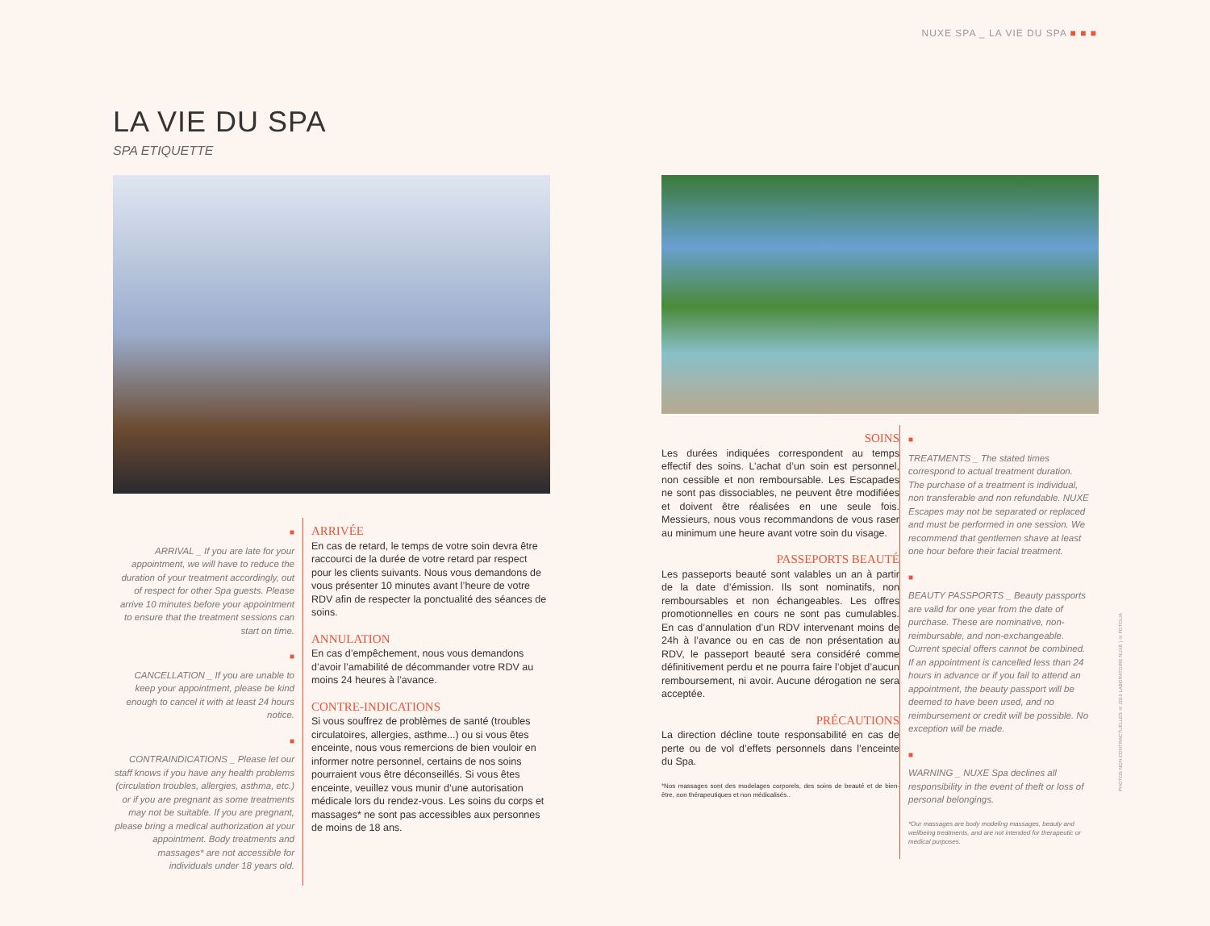NUXE SPA _ LA VIE DU SPA ■ ■ ■
LA VIE DU SPA
SPA ETIQUETTE
■
ARRIVAL _ If you are late for your appointment, we will have to reduce the duration of your treatment accordingly, out of respect for other Spa guests. Please arrive 10 minutes before your appointment to ensure that the treatment sessions can start on time.
■
CANCELLATION _ If you are unable to keep your appointment, please be kind enough to cancel it with at least 24 hours notice.
■
CONTRAINDICATIONS _ Please let our staff knows if you have any health problems (circulation troubles, allergies, asthma, etc.) or if you are pregnant as some treatments may not be suitable. If you are pregnant, please bring a medical authorization at your appointment. Body treatments and massages* are not accessible for individuals under 18 years old.
ARRIVÉE
En cas de retard, le temps de votre soin devra être raccourci de la durée de votre retard par respect pour les clients suivants. Nous vous demandons de vous présenter 10 minutes avant l’heure de votre RDV afin de respecter la ponctualité des séances de soins.
ANNULATION
En cas d’empêchement, nous vous demandons d’avoir l’amabilité de décommander votre RDV au moins 24 heures à l’avance.
CONTRE-INDICATIONS
Si vous souffrez de problèmes de santé (troubles circulatoires, allergies, asthme...) ou si vous êtes enceinte, nous vous remercions de bien vouloir en informer notre personnel, certains de nos soins pourraient vous être déconseillés. Si vous êtes enceinte, veuillez vous munir d’une autorisation médicale lors du rendez-vous. Les soins du corps et massages* ne sont pas accessibles aux personnes de moins de 18 ans.
SOINS
Les durées indiquées correspondent au temps effectif des soins. L’achat d’un soin est personnel, non cessible et non remboursable. Les Escapades ne sont pas dissociables, ne peuvent être modifiées et doivent être réalisées en une seule fois. Messieurs, nous vous recommandons de vous raser au minimum une heure avant votre soin du visage.
PASSEPORTS BEAUTÉ
Les passeports beauté sont valables un an à partir de la date d’émission. Ils sont nominatifs, non remboursables et non échangeables. Les offres promotionnelles en cours ne sont pas cumulables. En cas d’annulation d’un RDV intervenant moins de 24h à l’avance ou en cas de non présentation au RDV, le passeport beauté sera considéré comme définitivement perdu et ne pourra faire l’objet d’aucun remboursement, ni avoir. Aucune dérogation ne sera acceptée.
PRÉCAUTIONS
La direction décline toute responsabilité en cas de perte ou de vol d’effets personnels dans l’enceinte du Spa.
*Nos massages sont des modelages corporels, des soins de beauté et de bien-être, non thérapeutiques et non médicalisés..
■
TREATMENTS _ The stated times correspond to actual treatment duration. The purchase of a treatment is individual, non transferable and non refundable. NUXE Escapes may not be separated or replaced and must be performed in one session. We recommend that gentlemen shave at least one hour before their facial treatment.
■
BEAUTY PASSPORTS _ Beauty passports are valid for one year from the date of purchase. These are nominative, non-reimbursable, and non-exchangeable. Current special offers cannot be combined. If an appointment is cancelled less than 24 hours in advance or if you fail to attend an appointment, the beauty passport will be deemed to have been used, and no reimbursement or credit will be possible. No exception will be made.
■
WARNING _ NUXE Spa declines all responsibility in the event of theft or loss of personal belongings.
*Our massages are body modeling massages, beauty and wellbeing treatments, and are not intended for therapeutic or medical purposes.
PHOTOS NON CONTRACTUELLES © 2016 LABORATOIRE NUXE | © FOTOLIA